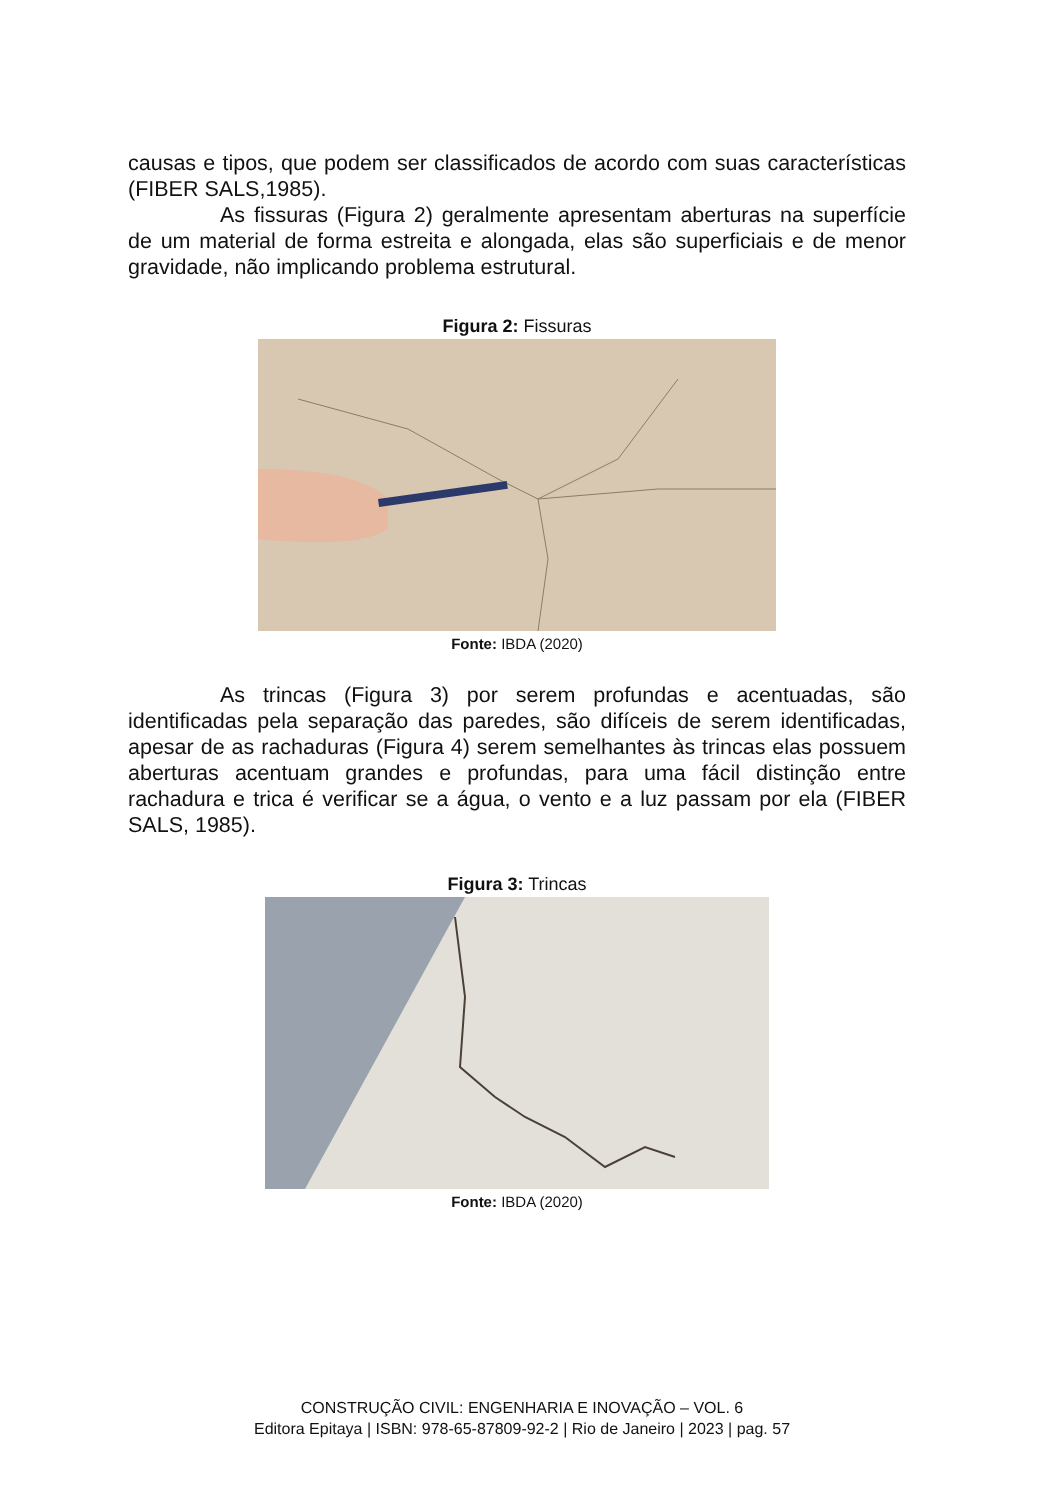causas e tipos, que podem ser classificados de acordo com suas características (FIBER SALS,1985).
As fissuras (Figura 2) geralmente apresentam aberturas na superfície de um material de forma estreita e alongada, elas são superficiais e de menor gravidade, não implicando problema estrutural.
Figura 2: Fissuras
Fonte: IBDA (2020)
As trincas (Figura 3) por serem profundas e acentuadas, são identificadas pela separação das paredes, são difíceis de serem identificadas, apesar de as rachaduras (Figura 4) serem semelhantes às trincas elas possuem aberturas acentuam grandes e profundas, para uma fácil distinção entre rachadura e trica é verificar se a água, o vento e a luz passam por ela (FIBER SALS, 1985).
Figura 3: Trincas
Fonte: IBDA (2020)
CONSTRUÇÃO CIVIL: ENGENHARIA E INOVAÇÃO – VOL. 6
Editora Epitaya | ISBN: 978-65-87809-92-2 | Rio de Janeiro | 2023 | pag. 57